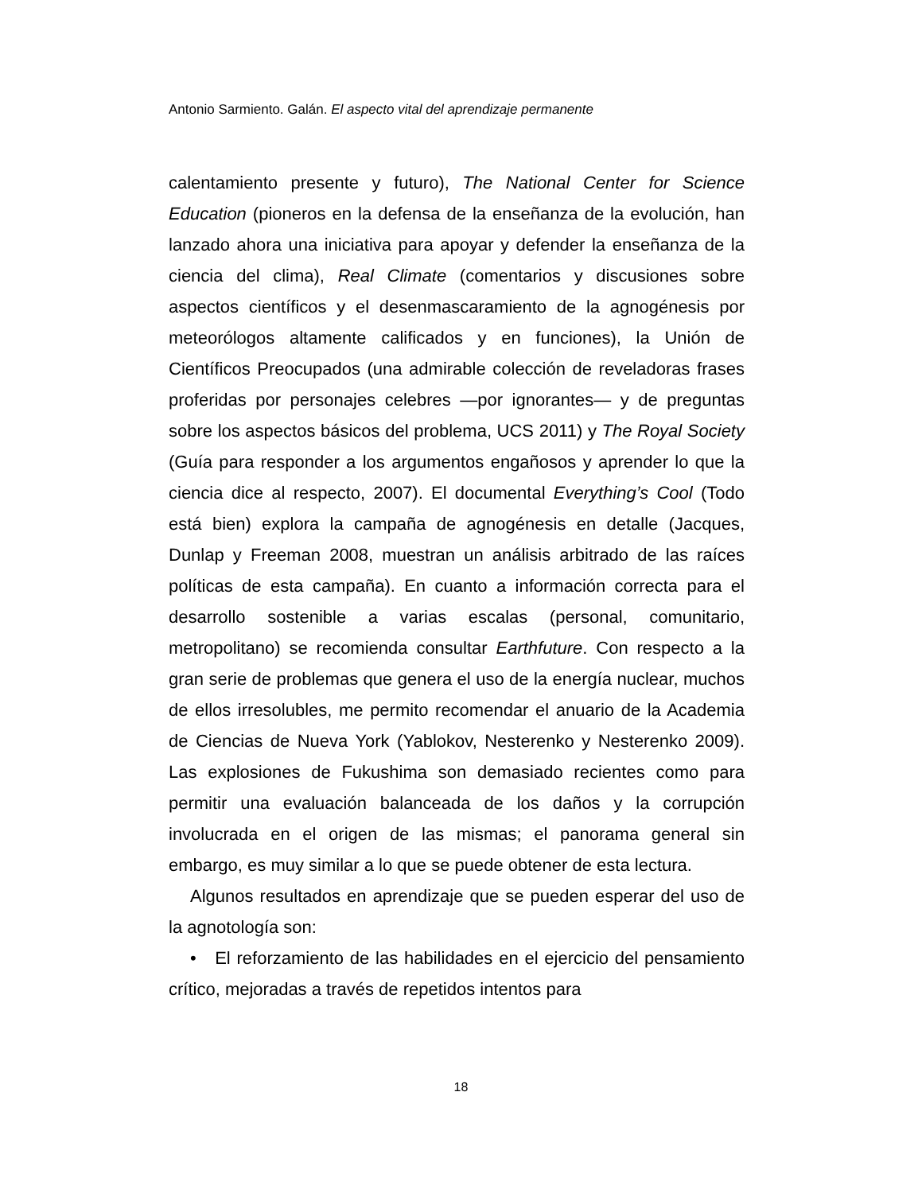Antonio Sarmiento. Galán. El aspecto vital del aprendizaje permanente
calentamiento presente y futuro), The National Center for Science Education (pioneros en la defensa de la enseñanza de la evolución, han lanzado ahora una iniciativa para apoyar y defender la enseñanza de la ciencia del clima), Real Climate (comentarios y discusiones sobre aspectos científicos y el desenmascaramiento de la agnogénesis por meteorólogos altamente calificados y en funciones), la Unión de Científicos Preocupados (una admirable colección de reveladoras frases proferidas por personajes celebres —por ignorantes— y de preguntas sobre los aspectos básicos del problema, UCS 2011) y The Royal Society (Guía para responder a los argumentos engañosos y aprender lo que la ciencia dice al respecto, 2007). El documental Everything’s Cool (Todo está bien) explora la campaña de agnogénesis en detalle (Jacques, Dunlap y Freeman 2008, muestran un análisis arbitrado de las raíces políticas de esta campaña). En cuanto a información correcta para el desarrollo sostenible a varias escalas (personal, comunitario, metropolitano) se recomienda consultar Earthfuture. Con respecto a la gran serie de problemas que genera el uso de la energía nuclear, muchos de ellos irresolubles, me permito recomendar el anuario de la Academia de Ciencias de Nueva York (Yablokov, Nesterenko y Nesterenko 2009). Las explosiones de Fukushima son demasiado recientes como para permitir una evaluación balanceada de los daños y la corrupción involucrada en el origen de las mismas; el panorama general sin embargo, es muy similar a lo que se puede obtener de esta lectura.
Algunos resultados en aprendizaje que se pueden esperar del uso de la agnotología son:
• El reforzamiento de las habilidades en el ejercicio del pensamiento crítico, mejoradas a través de repetidos intentos para
18